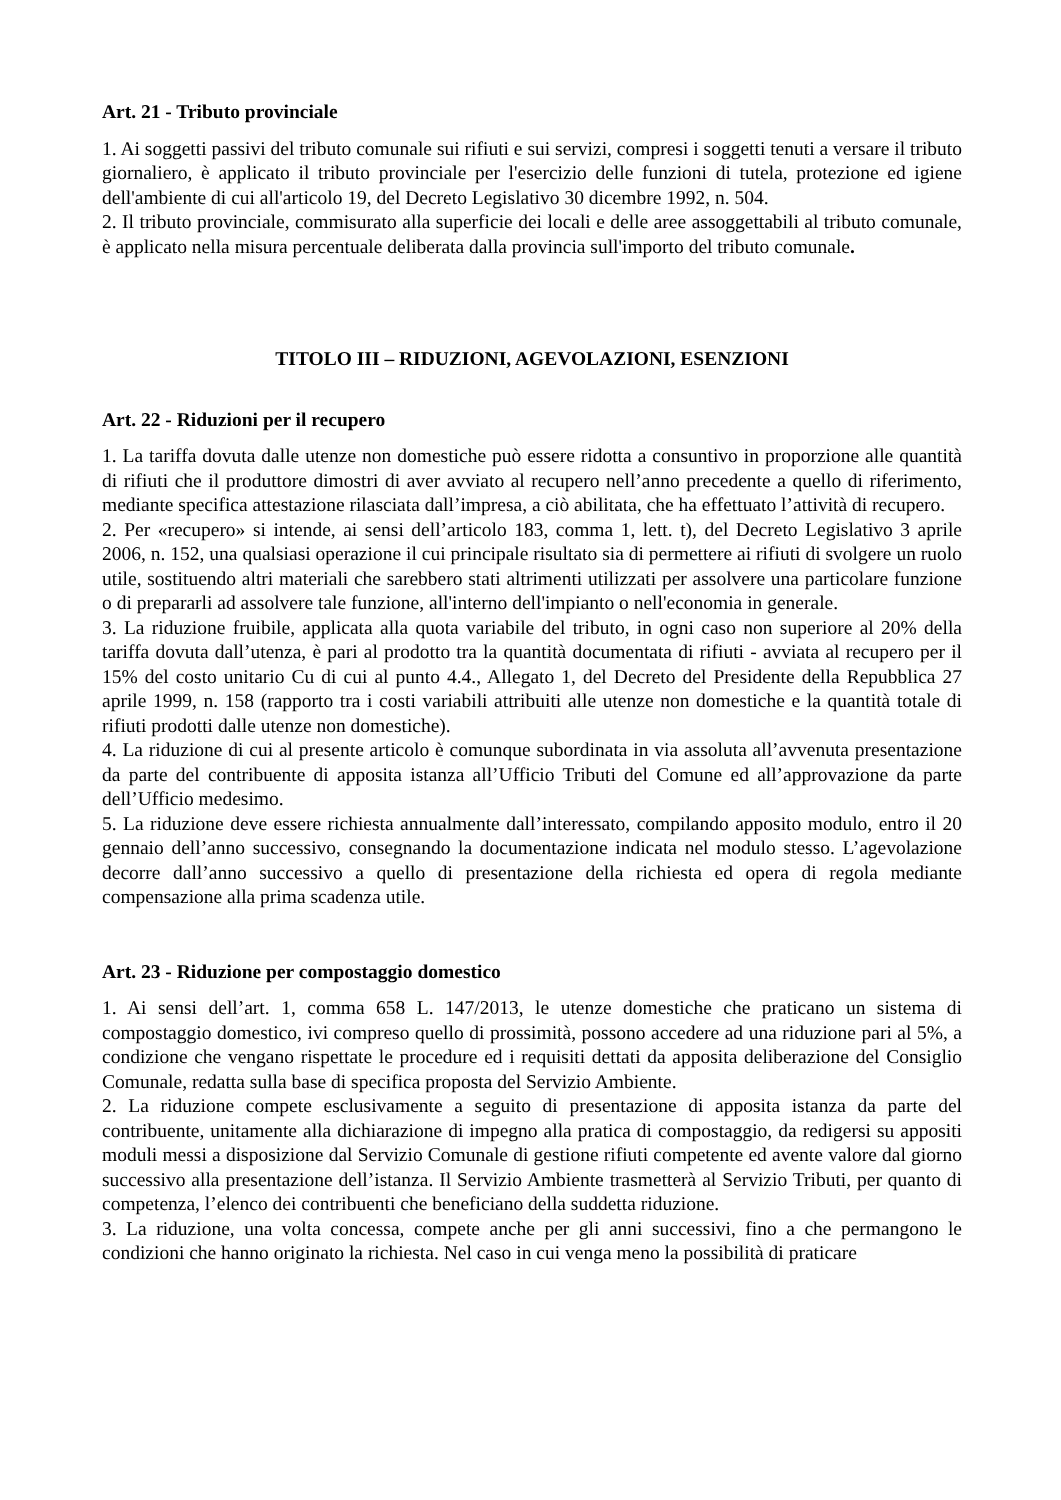Art. 21 - Tributo provinciale
1. Ai soggetti passivi del tributo comunale sui rifiuti e sui servizi, compresi i soggetti tenuti a versare il tributo giornaliero, è applicato il tributo provinciale per l'esercizio delle funzioni di tutela, protezione ed igiene dell'ambiente di cui all'articolo 19, del Decreto Legislativo 30 dicembre 1992, n. 504.
2. Il tributo provinciale, commisurato alla superficie dei locali e delle aree assoggettabili al tributo comunale, è applicato nella misura percentuale deliberata dalla provincia sull'importo del tributo comunale.
TITOLO III – RIDUZIONI, AGEVOLAZIONI, ESENZIONI
Art. 22 - Riduzioni per il recupero
1. La tariffa dovuta dalle utenze non domestiche può essere ridotta a consuntivo in proporzione alle quantità di rifiuti che il produttore dimostri di aver avviato al recupero nell’anno precedente a quello di riferimento, mediante specifica attestazione rilasciata dall’impresa, a ciò abilitata, che ha effettuato l’attività di recupero.
2. Per «recupero» si intende, ai sensi dell’articolo 183, comma 1, lett. t), del Decreto Legislativo 3 aprile 2006, n. 152, una qualsiasi operazione il cui principale risultato sia di permettere ai rifiuti di svolgere un ruolo utile, sostituendo altri materiali che sarebbero stati altrimenti utilizzati per assolvere una particolare funzione o di prepararli ad assolvere tale funzione, all'interno dell'impianto o nell'economia in generale.
3. La riduzione fruibile, applicata alla quota variabile del tributo, in ogni caso non superiore al 20% della tariffa dovuta dall’utenza, è pari al prodotto tra la quantità documentata di rifiuti - avviata al recupero per il 15% del costo unitario Cu di cui al punto 4.4., Allegato 1, del Decreto del Presidente della Repubblica 27 aprile 1999, n. 158 (rapporto tra i costi variabili attribuiti alle utenze non domestiche e la quantità totale di rifiuti prodotti dalle utenze non domestiche).
4. La riduzione di cui al presente articolo è comunque subordinata in via assoluta all’avvenuta presentazione da parte del contribuente di apposita istanza all’Ufficio Tributi del Comune ed all’approvazione da parte dell’Ufficio medesimo.
5. La riduzione deve essere richiesta annualmente dall’interessato, compilando apposito modulo, entro il 20 gennaio dell’anno successivo, consegnando la documentazione indicata nel modulo stesso. L’agevolazione decorre dall’anno successivo a quello di presentazione della richiesta ed opera di regola mediante compensazione alla prima scadenza utile.
Art. 23 - Riduzione per compostaggio domestico
1. Ai sensi dell’art. 1, comma 658 L. 147/2013, le utenze domestiche che praticano un sistema di compostaggio domestico, ivi compreso quello di prossimità, possono accedere ad una riduzione pari al 5%, a condizione che vengano rispettate le procedure ed i requisiti dettati da apposita deliberazione del Consiglio Comunale, redatta sulla base di specifica proposta del Servizio Ambiente.
2. La riduzione compete esclusivamente a seguito di presentazione di apposita istanza da parte del contribuente, unitamente alla dichiarazione di impegno alla pratica di compostaggio, da redigersi su appositi moduli messi a disposizione dal Servizio Comunale di gestione rifiuti competente ed avente valore dal giorno successivo alla presentazione dell’istanza. Il Servizio Ambiente trasmetterà al Servizio Tributi, per quanto di competenza, l’elenco dei contribuenti che beneficiano della suddetta riduzione.
3. La riduzione, una volta concessa, compete anche per gli anni successivi, fino a che permangono le condizioni che hanno originato la richiesta. Nel caso in cui venga meno la possibilità di praticare